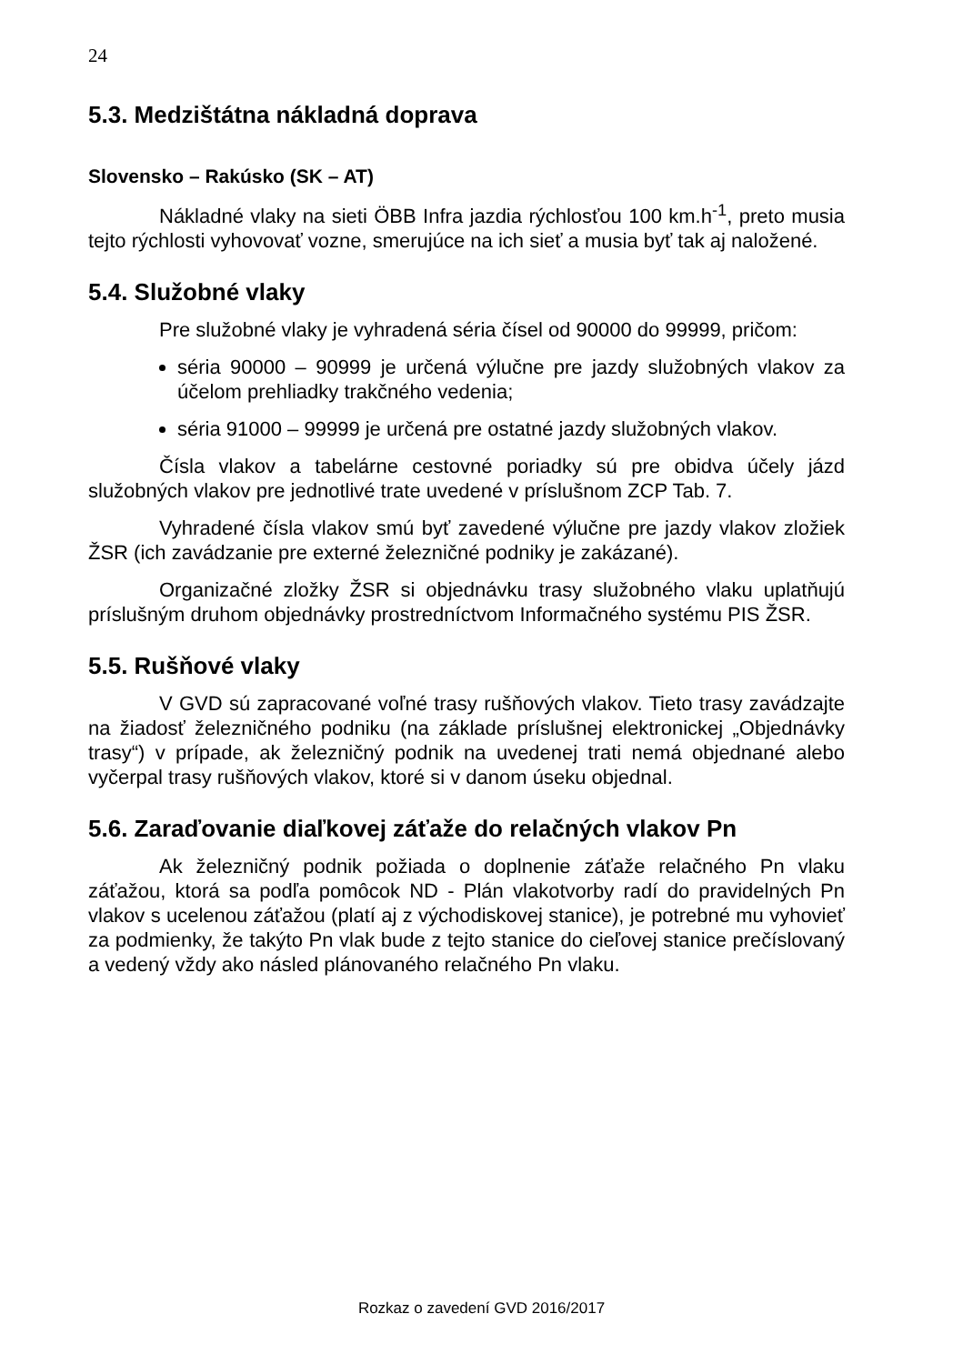24
5.3. Medzištátna nákladná doprava
Slovensko – Rakúsko (SK – AT)
Nákladné vlaky na sieti ÖBB Infra jazdia rýchlosťou 100 km.h<sup>-1</sup>, preto musia tejto rýchlosti vyhovovať vozne, smerujúce na ich sieť a musia byť tak aj naložené.
5.4. Služobné vlaky
Pre služobné vlaky je vyhradená séria čísel od 90000 do 99999, pričom:
séria 90000 – 90999 je určená výlučne pre jazdy služobných vlakov za účelom prehliadky trakčného vedenia;
séria 91000 – 99999 je určená pre ostatné jazdy služobných vlakov.
Čísla vlakov a tabelárne cestovné poriadky sú pre obidva účely jázd služobných vlakov pre jednotlivé trate uvedené v príslušnom ZCP Tab. 7.
Vyhradené čísla vlakov smú byť zavedené výlučne pre jazdy vlakov zložiek ŽSR (ich zavádzanie pre externé železničné podniky je zakázané).
Organizačné zložky ŽSR si objednávku trasy služobného vlaku uplatňujú príslušným druhom objednávky prostredníctvom Informačného systému PIS ŽSR.
5.5. Rušňové vlaky
V GVD sú zapracované voľné trasy rušňových vlakov. Tieto trasy zavádzajte na žiadosť železničného podniku (na základe príslušnej elektronickej „Objednávky trasy“) v prípade, ak železničný podnik na uvedenej trati nemá objednané alebo vyčerpal trasy rušňových vlakov, ktoré si v danom úseku objednal.
5.6. Zaraďovanie diaľkovej záťaže do relačných vlakov Pn
Ak železničný podnik požiada o doplnenie záťaže relačného Pn vlaku záťažou, ktorá sa podľa pomôcok ND - Plán vlakotvorby radí do pravidelných Pn vlakov s ucelenou záťažou (platí aj z východiskovej stanice), je potrebné mu vyhovieť za podmienky, že takýto Pn vlak bude z tejto stanice do cieľovej stanice prečíslovaný a vedený vždy ako násled plánovaného relačného Pn vlaku.
Rozkaz o zavedení GVD 2016/2017